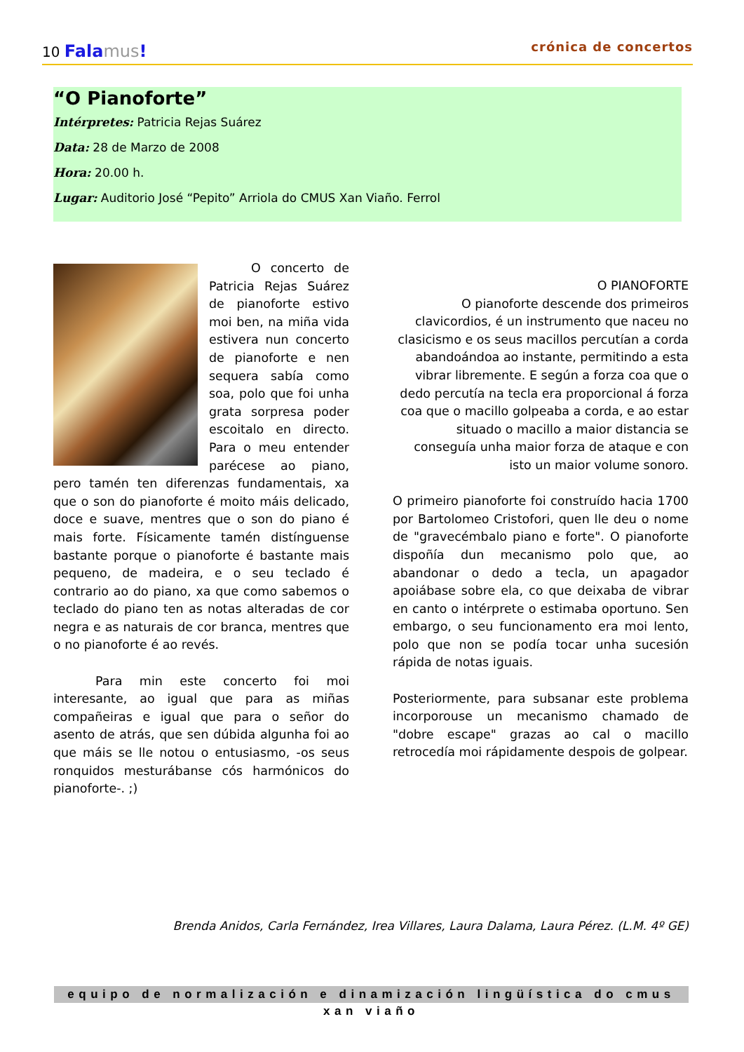10 Fala mus!
crónica de concertos
“O Pianoforte”
Intérpretes: Patricia Rejas Suárez
Data: 28 de Marzo de 2008
Hora: 20.00 h.
Lugar: Auditorio José “Pepito” Arriola do CMUS Xan Viaño. Ferrol
O concerto de Patricia Rejas Suárez de pianoforte estivo moi ben, na miña vida estivera nun concerto de pianoforte e nen sequera sabía como soa, polo que foi unha grata sorpresa poder escoitalo en directo. Para o meu entender parécese ao piano, pero tamén ten diferenzas fundamentais, xa que o son do pianoforte é moito máis delicado, doce e suave, mentres que o son do piano é mais forte. Físicamente tamén distínguense bastante porque o pianoforte é bastante mais pequeno, de madeira, e o seu teclado é contrario ao do piano, xa que como sabemos o teclado do piano ten as notas alteradas de cor negra e as naturais de cor branca, mentres que o no pianoforte é ao revés.
Para min este concerto foi moi interesante, ao igual que para as miñas compañeiras e igual que para o señor do asento de atrás, que sen dúbida algunha foi ao que máis se lle notou o entusiasmo, -os seus ronquidos mesturábanse cós harmónicos do pianoforte-. ;)
O PIANOFORTE
O pianoforte descende dos primeiros clavicordios, é un instrumento que naceu no clasicismo e os seus macillos percutían a corda abandoándoa ao instante, permitindo a esta vibrar libremente. E según a forza coa que o dedo percutía na tecla era proporcional á forza coa que o macillo golpeaba a corda, e ao estar situado o macillo a maior distancia se conseguía unha maior forza de ataque e con isto un maior volume sonoro.
O primeiro pianoforte foi construído hacia 1700 por Bartolomeo Cristofori, quen lle deu o nome de "gravecémbalo piano e forte". O pianoforte dispoñía dun mecanismo polo que, ao abandonar o dedo a tecla, un apagador apoiábase sobre ela, co que deixaba de vibrar en canto o intérprete o estimaba oportuno. Sen embargo, o seu funcionamento era moi lento, polo que non se podía tocar unha sucesión rápida de notas iguais.
Posteriormente, para subsanar este problema incorporouse un mecanismo chamado de "dobre escape" grazas ao cal o macillo retrocedía moi rápidamente despois de golpear.
Brenda Anidos, Carla Fernández, Irea Villares, Laura Dalama, Laura Pérez. (L.M. 4º GE)
equipo de normalización e dinamización lingüística do cmus xan viaño